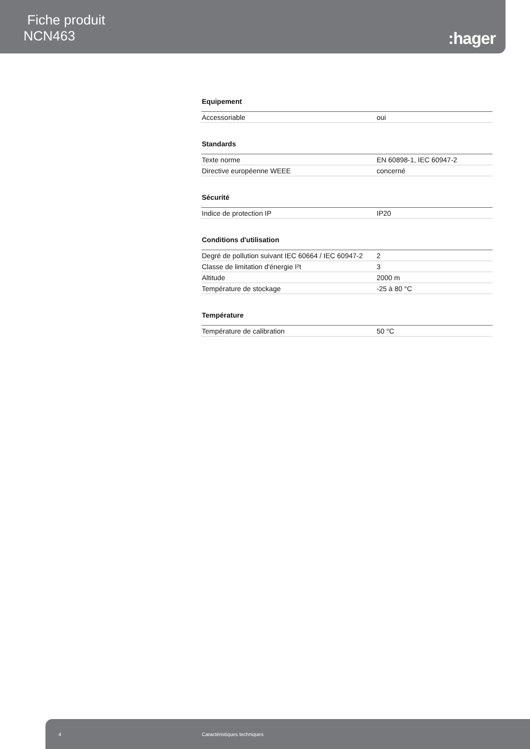Fiche produit
NCN463
:hager
Equipement
| Accessoriable | oui |
Standards
| Texte norme | EN 60898-1, IEC 60947-2 |
| Directive européenne WEEE | concerné |
Sécurité
| Indice de protection IP | IP20 |
Conditions d'utilisation
| Degré de pollution suivant IEC 60664 / IEC 60947-2 | 2 |
| Classe de limitation d'énergie I²t | 3 |
| Altitude | 2000 m |
| Température de stockage | -25 à 80 °C |
Température
| Température de calibration | 50 °C |
4 Caractéristiques techniques